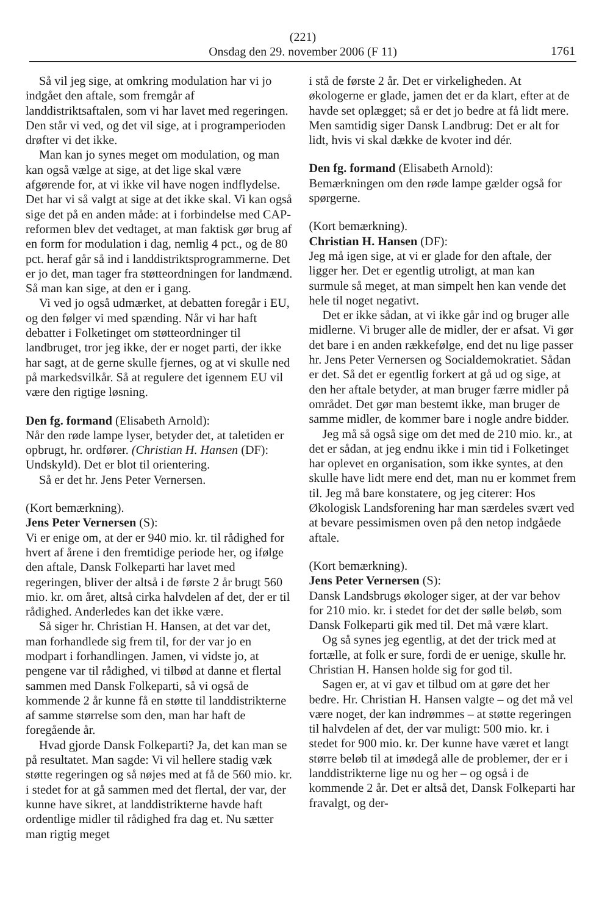(221)
Onsdag den 29. november 2006 (F 11)
1761
Så vil jeg sige, at omkring modulation har vi jo indgået den aftale, som fremgår af landdistriktsaftalen, som vi har lavet med regeringen. Den står vi ved, og det vil sige, at i programperioden drøfter vi det ikke.
Man kan jo synes meget om modulation, og man kan også vælge at sige, at det lige skal være afgørende for, at vi ikke vil have nogen indflydelse. Det har vi så valgt at sige at det ikke skal. Vi kan også sige det på en anden måde: at i forbindelse med CAP-reformen blev det vedtaget, at man faktisk gør brug af en form for modulation i dag, nemlig 4 pct., og de 80 pct. heraf går så ind i landdistriktsprogrammerne. Det er jo det, man tager fra støtteordningen for landmænd. Så man kan sige, at den er i gang.
Vi ved jo også udmærket, at debatten foregår i EU, og den følger vi med spænding. Når vi har haft debatter i Folketinget om støtteordninger til landbruget, tror jeg ikke, der er noget parti, der ikke har sagt, at de gerne skulle fjernes, og at vi skulle ned på markedsvilkår. Så at regulere det igennem EU vil være den rigtige løsning.
Den fg. formand (Elisabeth Arnold):
Når den røde lampe lyser, betyder det, at taletiden er opbrugt, hr. ordfører. (Christian H. Hansen (DF): Undskyld). Det er blot til orientering.
Så er det hr. Jens Peter Vernersen.
(Kort bemærkning).
Jens Peter Vernersen (S):
Vi er enige om, at der er 940 mio. kr. til rådighed for hvert af årene i den fremtidige periode her, og ifølge den aftale, Dansk Folkeparti har lavet med regeringen, bliver der altså i de første 2 år brugt 560 mio. kr. om året, altså cirka halvdelen af det, der er til rådighed. Anderledes kan det ikke være.
Så siger hr. Christian H. Hansen, at det var det, man forhandlede sig frem til, for der var jo en modpart i forhandlingen. Jamen, vi vidste jo, at pengene var til rådighed, vi tilbød at danne et flertal sammen med Dansk Folkeparti, så vi også de kommende 2 år kunne få en støtte til landdistrikterne af samme størrelse som den, man har haft de foregående år.
Hvad gjorde Dansk Folkeparti? Ja, det kan man se på resultatet. Man sagde: Vi vil hellere stadig væk støtte regeringen og så nøjes med at få de 560 mio. kr. i stedet for at gå sammen med det flertal, der var, der kunne have sikret, at landdistrikterne havde haft ordentlige midler til rådighed fra dag et. Nu sætter man rigtig meget
i stå de første 2 år. Det er virkeligheden. At økologerne er glade, jamen det er da klart, efter at de havde set oplægget; så er det jo bedre at få lidt mere. Men samtidig siger Dansk Landbrug: Det er alt for lidt, hvis vi skal dække de kvoter ind dér.
Den fg. formand (Elisabeth Arnold):
Bemærkningen om den røde lampe gælder også for spørgerne.
(Kort bemærkning).
Christian H. Hansen (DF):
Jeg må igen sige, at vi er glade for den aftale, der ligger her. Det er egentlig utroligt, at man kan surmule så meget, at man simpelt hen kan vende det hele til noget negativt.
Det er ikke sådan, at vi ikke går ind og bruger alle midlerne. Vi bruger alle de midler, der er afsat. Vi gør det bare i en anden rækkefølge, end det nu lige passer hr. Jens Peter Vernersen og Socialdemokratiet. Sådan er det. Så det er egentlig forkert at gå ud og sige, at den her aftale betyder, at man bruger færre midler på området. Det gør man bestemt ikke, man bruger de samme midler, de kommer bare i nogle andre bidder.
Jeg må så også sige om det med de 210 mio. kr., at det er sådan, at jeg endnu ikke i min tid i Folketinget har oplevet en organisation, som ikke syntes, at den skulle have lidt mere end det, man nu er kommet frem til. Jeg må bare konstatere, og jeg citerer: Hos Økologisk Landsforening har man særdeles svært ved at bevare pessimismen oven på den netop indgåede aftale.
(Kort bemærkning).
Jens Peter Vernersen (S):
Dansk Landsbrugs økologer siger, at der var behov for 210 mio. kr. i stedet for det der sølle beløb, som Dansk Folkeparti gik med til. Det må være klart.
Og så synes jeg egentlig, at det der trick med at fortælle, at folk er sure, fordi de er uenige, skulle hr. Christian H. Hansen holde sig for god til.
Sagen er, at vi gav et tilbud om at gøre det her bedre. Hr. Christian H. Hansen valgte – og det må vel være noget, der kan indrømmes – at støtte regeringen til halvdelen af det, der var muligt: 500 mio. kr. i stedet for 900 mio. kr. Der kunne have været et langt større beløb til at imødegå alle de problemer, der er i landdistrikterne lige nu og her – og også i de kommende 2 år. Det er altså det, Dansk Folkeparti har fravalgt, og der-